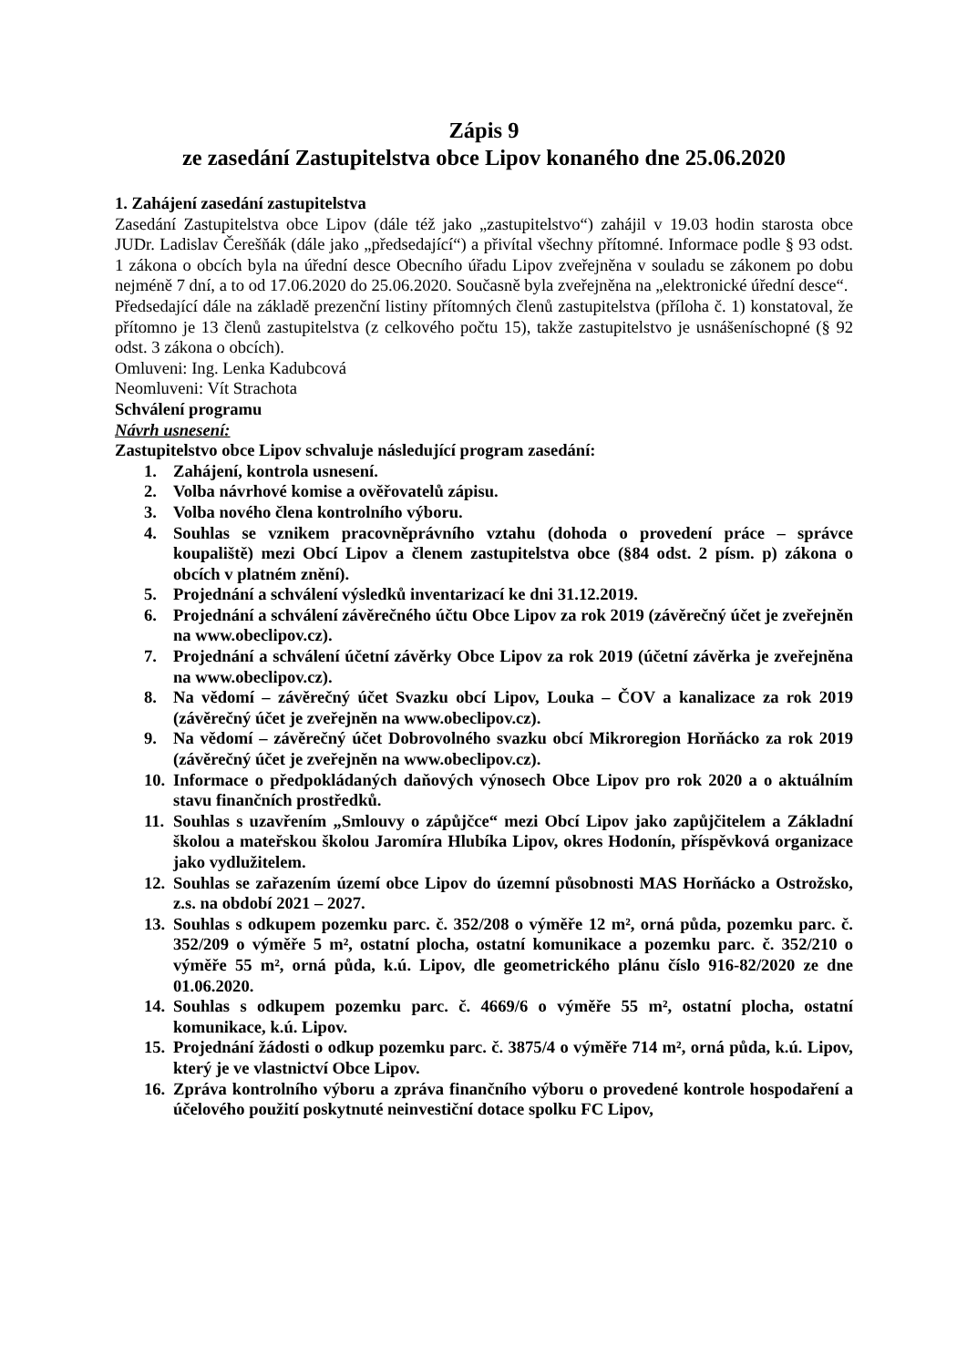Zápis 9
ze zasedání Zastupitelstva obce Lipov konaného dne 25.06.2020
1. Zahájení zasedání zastupitelstva
Zasedání Zastupitelstva obce Lipov (dále též jako „zastupitelstvo“) zahájil v 19.03 hodin starosta obce JUDr. Ladislav Čerešňák (dále jako „předsedající“) a přivítal všechny přítomné. Informace podle § 93 odst. 1 zákona o obcích byla na úřední desce Obecního úřadu Lipov zveřejněna v souladu se zákonem po dobu nejméně 7 dní, a to od 17.06.2020 do 25.06.2020. Současně byla zveřejněna na „elektronické úřední desce“.
Předsedající dále na základě prezenční listiny přítomných členů zastupitelstva (příloha č. 1) konstatoval, že přítomno je 13 členů zastupitelstva (z celkového počtu 15), takže zastupitelstvo je usnášeníschopné (§ 92 odst. 3 zákona o obcích).
Omluveni: Ing. Lenka Kadubcová
Neomluveni: Vít Strachota
Schválení programu
Návrh usnesení:
Zastupitelstvo obce Lipov schvaluje následující program zasedání:
1. Zahájení, kontrola usnesení.
2. Volba návrhové komise a ověřovatelů zápisu.
3. Volba nového člena kontrolního výboru.
4. Souhlas se vznikem pracovněprávního vztahu (dohoda o provedení práce – správce koupaliště) mezi Obcí Lipov a členem zastupitelstva obce (§84 odst. 2 písm. p) zákona o obcích v platném znění).
5. Projednání a schválení výsledků inventarizací ke dni 31.12.2019.
6. Projednání a schválení závěrečného účtu Obce Lipov za rok 2019 (závěrečný účet je zveřejněn na www.obeclipov.cz).
7. Projednání a schválení účetní závěrky Obce Lipov za rok 2019 (účetní závěrka je zveřejněna na www.obeclipov.cz).
8. Na vědomí – závěrečný účet Svazku obcí Lipov, Louka – ČOV a kanalizace za rok 2019 (závěrečný účet je zveřejněn na www.obeclipov.cz).
9. Na vědomí – závěrečný účet Dobrovolného svazku obcí Mikroregion Horňácko za rok 2019 (závěrečný účet je zveřejněn na www.obeclipov.cz).
10. Informace o předpokládaných daňových výnosech Obce Lipov pro rok 2020 a o aktuálním stavu finančních prostředků.
11. Souhlas s uzavřením „Smlouvy o zápůjčce“ mezi Obcí Lipov jako zapůjčitelem a Základní školou a mateřskou školou Jaromíra Hlubíka Lipov, okres Hodonín, příspěvková organizace jako vydlužitelem.
12. Souhlas se zařazením území obce Lipov do územní působnosti MAS Horňácko a Ostrožsko, z.s. na období 2021 – 2027.
13. Souhlas s odkupem pozemku parc. č. 352/208 o výměře 12 m², orná půda, pozemku parc. č. 352/209 o výměře 5 m², ostatní plocha, ostatní komunikace a pozemku parc. č. 352/210 o výměře 55 m², orná půda, k.ú. Lipov, dle geometrického plánu číslo 916-82/2020 ze dne 01.06.2020.
14. Souhlas s odkupem pozemku parc. č. 4669/6 o výměře 55 m², ostatní plocha, ostatní komunikace, k.ú. Lipov.
15. Projednání žádosti o odkup pozemku parc. č. 3875/4 o výměře 714 m², orná půda, k.ú. Lipov, který je ve vlastnictví Obce Lipov.
16. Zpráva kontrolního výboru a zpráva finančního výboru o provedené kontrole hospodaření a účelového použití poskytnuté neinvestiční dotace spolku FC Lipov,